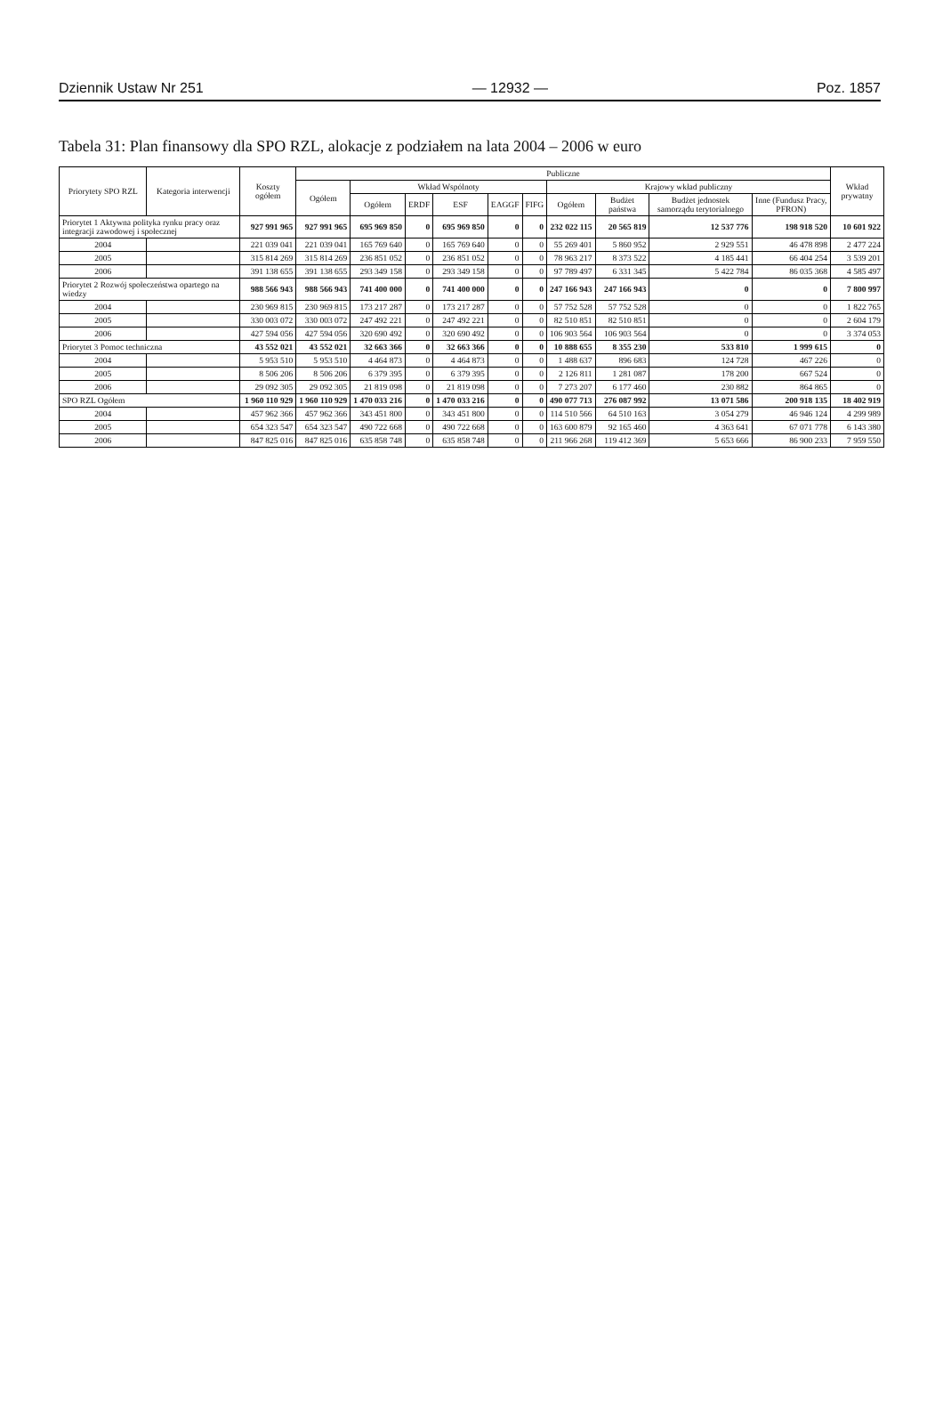Dziennik Ustaw Nr 251 — 12932 — Poz. 1857
Tabela 31: Plan finansowy dla SPO RZL, alokacje z podziałem na lata 2004 – 2006 w euro
| Priorytety SPO RZL | Kategoria interwencji | Koszty ogółem | Publiczne | | | | | | | | | | Wkład prywatny |
| --- | --- | --- | --- | --- | --- | --- | --- | --- | --- | --- | --- | --- | --- |
| | | | Ogółem | Wkład Wspólnoty | | | | | Krajowy wkład publiczny | | | | |
| | | | | | | | | | Ogółem | Budżet państwa | Budżet jednostek samorządu terytorialnego | Inne (Fundusz Pracy, PFRON) | |
| | | | | Ogółem | ERDF | ESF | EAGGF | FIFG | | | | | |
| Priorytet 1 Aktywna polityka rynku pracy oraz integracji zawodowej i społecznej | | 927 991 965 | 927 991 965 | 695 969 850 | 0 | 695 969 850 | 0 | 0 | 232 022 115 | 20 565 819 | 12 537 776 | 198 918 520 | 10 601 922 |
| 2004 | | 221 039 041 | 221 039 041 | 165 769 640 | 0 | 165 769 640 | 0 | 0 | 55 269 401 | 5 860 952 | 2 929 551 | 46 478 898 | 2 477 224 |
| 2005 | | 315 814 269 | 315 814 269 | 236 851 052 | 0 | 236 851 052 | 0 | 0 | 78 963 217 | 8 373 522 | 4 185 441 | 66 404 254 | 3 539 201 |
| 2006 | | 391 138 655 | 391 138 655 | 293 349 158 | 0 | 293 349 158 | 0 | 0 | 97 789 497 | 6 331 345 | 5 422 784 | 86 035 368 | 4 585 497 |
| Priorytet 2 Rozwój społeczeństwa opartego na wiedzy | | 988 566 943 | 988 566 943 | 741 400 000 | 0 | 741 400 000 | 0 | 0 | 247 166 943 | 247 166 943 | 0 | 0 | 7 800 997 |
| 2004 | | 230 969 815 | 230 969 815 | 173 217 287 | 0 | 173 217 287 | 0 | 0 | 57 752 528 | 57 752 528 | 0 | 0 | 1 822 765 |
| 2005 | | 330 003 072 | 330 003 072 | 247 492 221 | 0 | 247 492 221 | 0 | 0 | 82 510 851 | 82 510 851 | 0 | 0 | 2 604 179 |
| 2006 | | 427 594 056 | 427 594 056 | 320 690 492 | 0 | 320 690 492 | 0 | 0 | 106 903 564 | 106 903 564 | 0 | 0 | 3 374 053 |
| Priorytet 3 Pomoc techniczna | | 43 552 021 | 43 552 021 | 32 663 366 | 0 | 32 663 366 | 0 | 0 | 10 888 655 | 8 355 230 | 533 810 | 1 999 615 | 0 |
| 2004 | | 5 953 510 | 5 953 510 | 4 464 873 | 0 | 4 464 873 | 0 | 0 | 1 488 637 | 896 683 | 124 728 | 467 226 | 0 |
| 2005 | | 8 506 206 | 8 506 206 | 6 379 395 | 0 | 6 379 395 | 0 | 0 | 2 126 811 | 1 281 087 | 178 200 | 667 524 | 0 |
| 2006 | | 29 092 305 | 29 092 305 | 21 819 098 | 0 | 21 819 098 | 0 | 0 | 7 273 207 | 6 177 460 | 230 882 | 864 865 | 0 |
| SPO RZL Ogółem | | 1 960 110 929 | 1 960 110 929 | 1 470 033 216 | 0 | 1 470 033 216 | 0 | 0 | 490 077 713 | 276 087 992 | 13 071 586 | 200 918 135 | 18 402 919 |
| 2004 | | 457 962 366 | 457 962 366 | 343 451 800 | 0 | 343 451 800 | 0 | 0 | 114 510 566 | 64 510 163 | 3 054 279 | 46 946 124 | 4 299 989 |
| 2005 | | 654 323 547 | 654 323 547 | 490 722 668 | 0 | 490 722 668 | 0 | 0 | 163 600 879 | 92 165 460 | 4 363 641 | 67 071 778 | 6 143 380 |
| 2006 | | 847 825 016 | 847 825 016 | 635 858 748 | 0 | 635 858 748 | 0 | 0 | 211 966 268 | 119 412 369 | 5 653 666 | 86 900 233 | 7 959 550 |